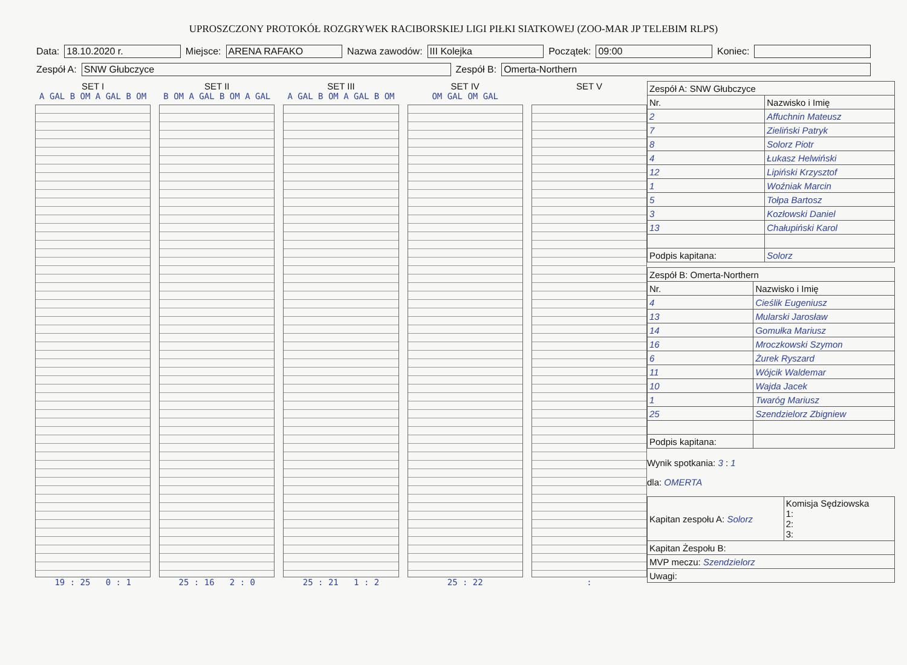UPROSZCZONY PROTOKÓŁ ROZGRYWEK RACIBORSKIEJ LIGI PIŁKI SIATKOWEJ (ZOO-MAR JP TELEBIM RLPS)
Data: 18.10.2020 r. Miejsce: ARENA RAFAKO Nazwa zawodów: III Kolejka Początek: 09:00 Koniec:
Zespół A: SNW Głubczyce Zespół B: Omerta-Northern
SET I
A GAL B OM A GAL B OM
19 : 25 0 : 1
SET II
B OM A GAL B OM A GAL
25 : 16 2 : 0
SET III
A GAL B OM A GAL B OM
25 : 21 1 : 2
SET IV
OM GAL OM GAL
25 : 22
SET V
:
| Zespół A: SNW Głubczyce | |
| Nr. | Nazwisko i Imię |
| 2 | Affuchnin Mateusz |
| 7 | Zieliński Patryk |
| 8 | Solorz Piotr |
| 4 | Łukasz Helwiński |
| 12 | Lipiński Krzysztof |
| 1 | Woźniak Marcin |
| 5 | Tołpa Bartosz |
| 3 | Kozłowski Daniel |
| 13 | Chałupiński Karol |
| Podpis kapitana: | Solorz |
| Zespół B: Omerta-Northern | |
| Nr. | Nazwisko i Imię |
| 4 | Cieślik Eugeniusz |
| 13 | Mularski Jarosław |
| 14 | Gomułka Mariusz |
| 16 | Mroczkowski Szymon |
| 6 | Żurek Ryszard |
| 11 | Wójcik Waldemar |
| 10 | Wajda Jacek |
| 1 | Twaróg Mariusz |
| 25 | Szendzielorz Zbigniew |
| Podpis kapitana: | |
Wynik spotkania: 3 : 1
dla: OMERTA
| Kapitan zespołu A: Solorz | Komisja Sędziowska 1: 2: 3: |
| Kapitan Żespołu B: | |
| MVP meczu: Szendzielorz | |
| Uwagi: | |